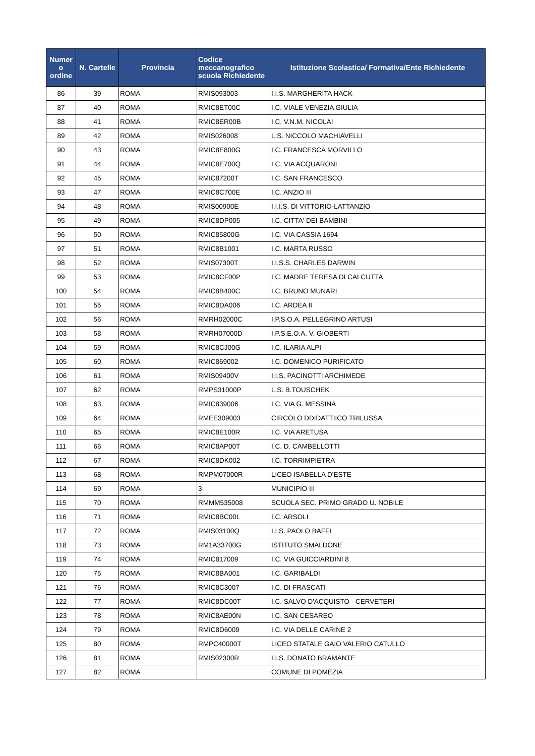| Numer o ordine | N. Cartelle | Provincia | Codice meccanografico scuola Richiedente | Istituzione Scolastica/ Formativa/Ente Richiedente |
| --- | --- | --- | --- | --- |
| 86 | 39 | ROMA | RMIS093003 | I.I.S. MARGHERITA HACK |
| 87 | 40 | ROMA | RMIC8ET00C | I.C. VIALE VENEZIA GIULIA |
| 88 | 41 | ROMA | RMIC8ER00B | I.C. V.N.M. NICOLAI |
| 89 | 42 | ROMA | RMIS026008 | L.S. NICCOLO MACHIAVELLI |
| 90 | 43 | ROMA | RMIC8E800G | I.C. FRANCESCA MORVILLO |
| 91 | 44 | ROMA | RMIC8E700Q | I.C. VIA ACQUARONI |
| 92 | 45 | ROMA | RMIC87200T | I.C. SAN FRANCESCO |
| 93 | 47 | ROMA | RMIC8C700E | I.C. ANZIO III |
| 94 | 48 | ROMA | RMIS00900E | I.I.I.S. DI VITTORIO-LATTANZIO |
| 95 | 49 | ROMA | RMIC8DP005 | I.C. CITTA' DEI BAMBINI |
| 96 | 50 | ROMA | RMIC85800G | I.C. VIA CASSIA 1694 |
| 97 | 51 | ROMA | RMIC8B1001 | I.C. MARTA RUSSO |
| 98 | 52 | ROMA | RMIS07300T | I.I.S.S. CHARLES DARWIN |
| 99 | 53 | ROMA | RMIC8CF00P | I.C. MADRE TERESA DI CALCUTTA |
| 100 | 54 | ROMA | RMIC8B400C | I.C. BRUNO MUNARI |
| 101 | 55 | ROMA | RMIC8DA006 | I.C. ARDEA II |
| 102 | 56 | ROMA | RMRH02000C | I.P.S.O.A. PELLEGRINO ARTUSI |
| 103 | 58 | ROMA | RMRH07000D | I.P.S.E.O.A. V. GIOBERTI |
| 104 | 59 | ROMA | RMIC8CJ00G | I.C. ILARIA ALPI |
| 105 | 60 | ROMA | RMIC869002 | I.C. DOMENICO PURIFICATO |
| 106 | 61 | ROMA | RMIS09400V | I.I.S. PACINOTTI ARCHIMEDE |
| 107 | 62 | ROMA | RMPS31000P | L.S. B.TOUSCHEK |
| 108 | 63 | ROMA | RMIC839006 | I.C. VIA G. MESSINA |
| 109 | 64 | ROMA | RMEE309003 | CIRCOLO DDIDATTIICO TRILUSSA |
| 110 | 65 | ROMA | RMIC8E100R | I.C. VIA ARETUSA |
| 111 | 66 | ROMA | RMIC8AP00T | I.C. D. CAMBELLOTTI |
| 112 | 67 | ROMA | RMIC8DK002 | I.C. TORRIMPIETRA |
| 113 | 68 | ROMA | RMPM07000R | LICEO ISABELLA D'ESTE |
| 114 | 69 | ROMA | 3 | MUNICIPIO III |
| 115 | 70 | ROMA | RMMM535008 | SCUOLA SEC. PRIMO GRADO U. NOBILE |
| 116 | 71 | ROMA | RMIC8BC00L | I.C. ARSOLI |
| 117 | 72 | ROMA | RMIS03100Q | I.I.S. PAOLO BAFFI |
| 118 | 73 | ROMA | RM1A33700G | ISTITUTO SMALDONE |
| 119 | 74 | ROMA | RMIC817009 | I.C. VIA GUICCIARDINI 8 |
| 120 | 75 | ROMA | RMIC8BA001 | I.C. GARIBALDI |
| 121 | 76 | ROMA | RMIC8C3007 | I.C. DI FRASCATI |
| 122 | 77 | ROMA | RMIC8DC00T | I.C. SALVO D'ACQUISTO - CERVETERI |
| 123 | 78 | ROMA | RMIC8AE00N | I.C. SAN CESAREO |
| 124 | 79 | ROMA | RMIC8D6009 | I.C. VIA DELLE CARINE 2 |
| 125 | 80 | ROMA | RMPC40000T | LICEO STATALE GAIO VALERIO CATULLO |
| 126 | 81 | ROMA | RMIS02300R | I.I.S. DONATO BRAMANTE |
| 127 | 82 | ROMA | | COMUNE DI POMEZIA |